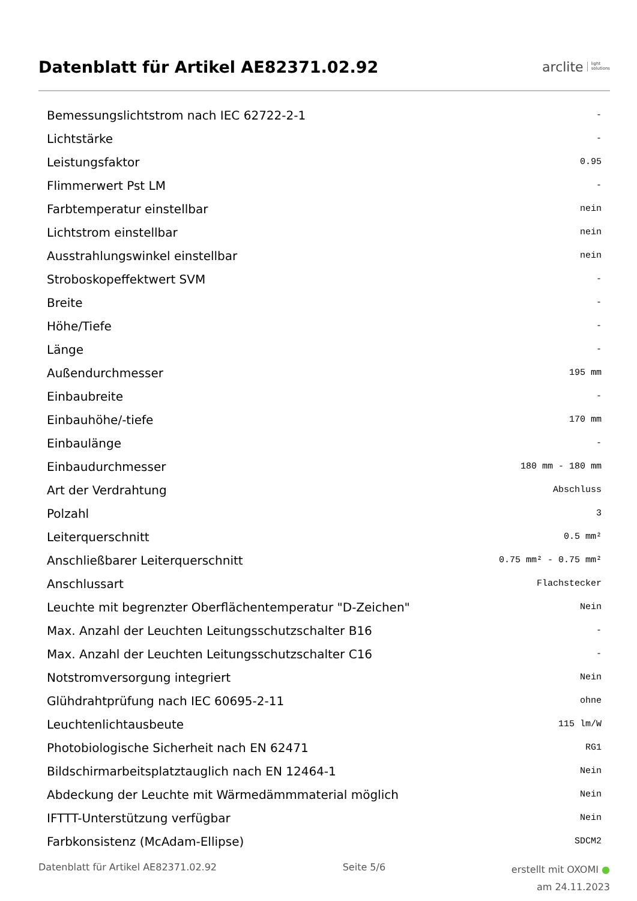Datenblatt für Artikel AE82371.02.92
arclite light
solutions
| Bemessungslichtstrom nach IEC 62722-2-1 | - |
| Lichtstärke | - |
| Leistungsfaktor | 0.95 |
| Flimmerwert Pst LM | - |
| Farbtemperatur einstellbar | nein |
| Lichtstrom einstellbar | nein |
| Ausstrahlungswinkel einstellbar | nein |
| Stroboskopeffektwert SVM | - |
| Breite | - |
| Höhe/Tiefe | - |
| Länge | - |
| Außendurchmesser | 195 mm |
| Einbaubreite | - |
| Einbauhöhe/-tiefe | 170 mm |
| Einbaulänge | - |
| Einbaudurchmesser | 180 mm - 180 mm |
| Art der Verdrahtung | Abschluss |
| Polzahl | 3 |
| Leiterquerschnitt | 0.5 mm² |
| Anschließbarer Leiterquerschnitt | 0.75 mm² - 0.75 mm² |
| Anschlussart | Flachstecker |
| Leuchte mit begrenzter Oberflächentemperatur "D-Zeichen" | Nein |
| Max. Anzahl der Leuchten Leitungsschutzschalter B16 | - |
| Max. Anzahl der Leuchten Leitungsschutzschalter C16 | - |
| Notstromversorgung integriert | Nein |
| Glühdrahtprüfung nach IEC 60695-2-11 | ohne |
| Leuchtenlichtausbeute | 115 lm/W |
| Photobiologische Sicherheit nach EN 62471 | RG1 |
| Bildschirmarbeitsplatztauglich nach EN 12464-1 | Nein |
| Abdeckung der Leuchte mit Wärmedämmmaterial möglich | Nein |
| IFTTT-Unterstützung verfügbar | Nein |
| Farbkonsistenz (McAdam-Ellipse) | SDCM2 |
Datenblatt für Artikel AE82371.02.92
Seite 5/6
erstellt mit OXOMI ●
am 24.11.2023